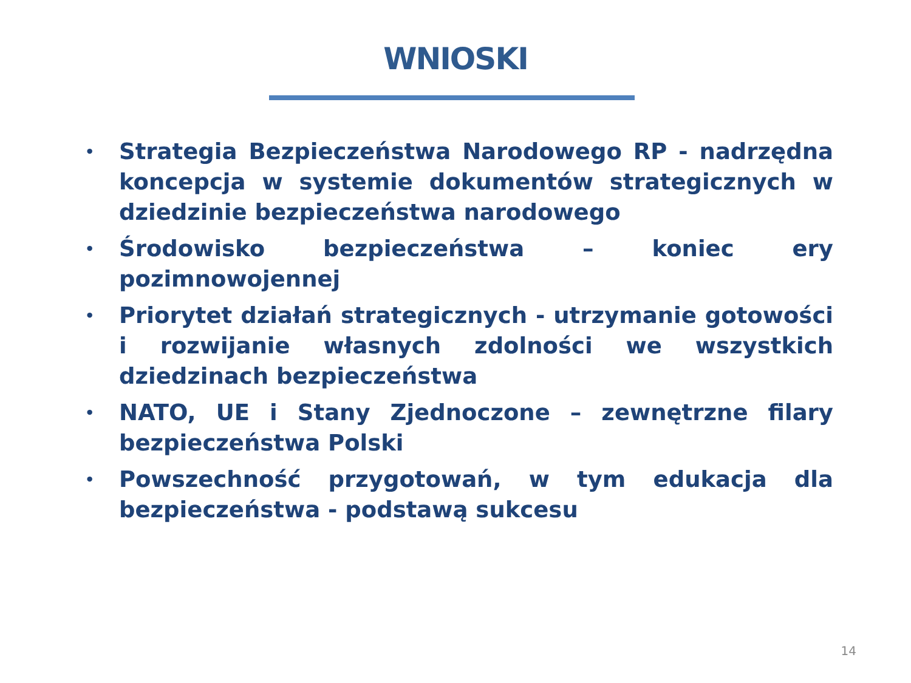WNIOSKI
• Strategia Bezpieczeństwa Narodowego RP - nadrzędna koncepcja w systemie dokumentów strategicznych w dziedzinie bezpieczeństwa narodowego
• Środowisko bezpieczeństwa – koniec ery pozimnowojennej
• Priorytet działań strategicznych - utrzymanie gotowości i rozwijanie własnych zdolności we wszystkich dziedzinach bezpieczeństwa
• NATO, UE i Stany Zjednoczone – zewnętrzne filary bezpieczeństwa Polski
• Powszechność przygotowań, w tym edukacja dla bezpieczeństwa - podstawą sukcesu
14